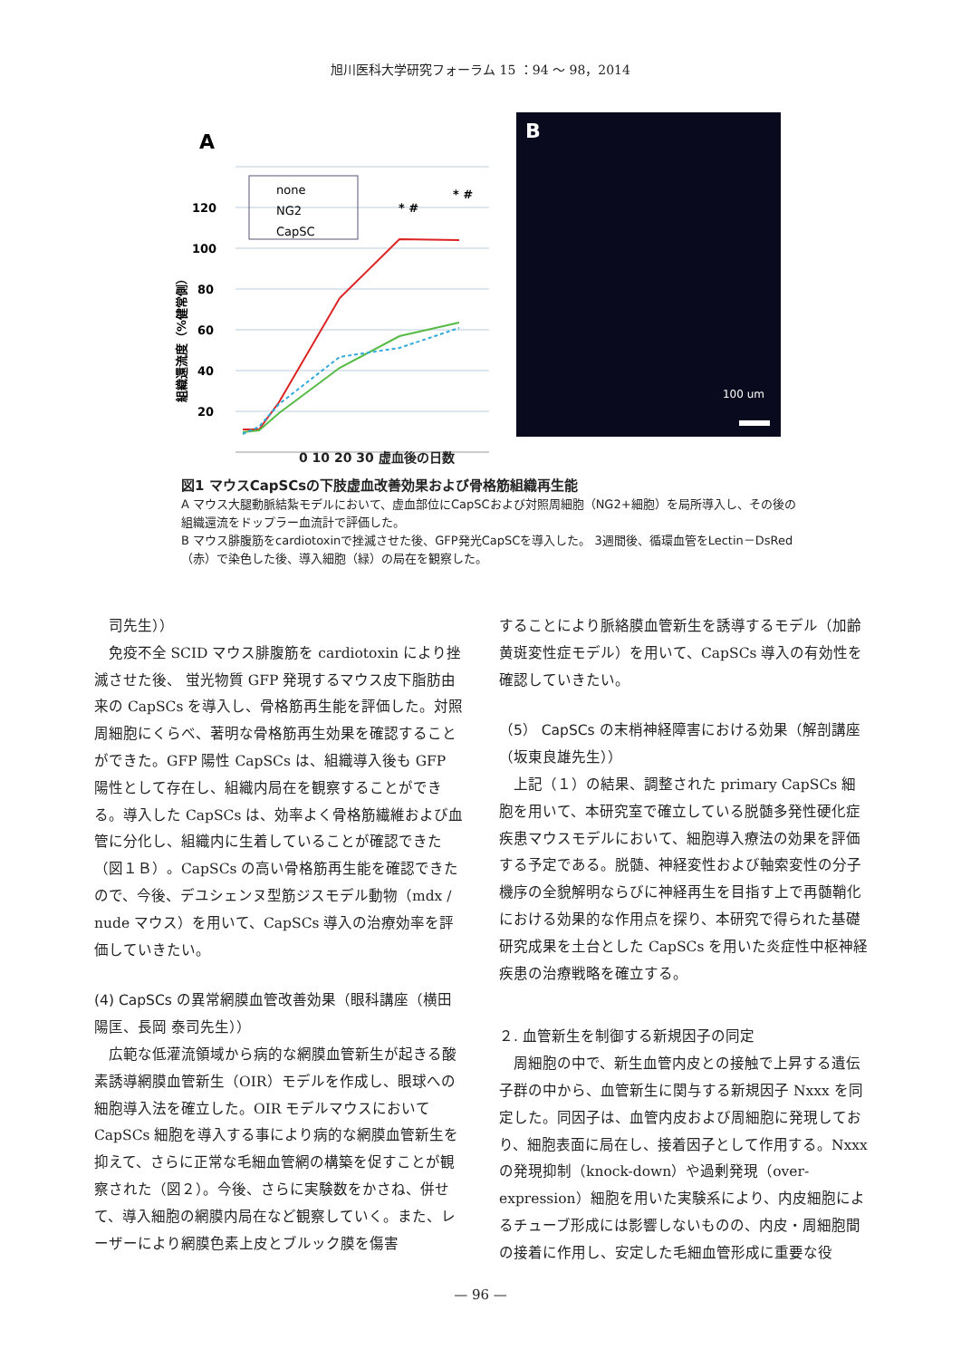旭川医科大学研究フォーラム 15 ：94 ～ 98，2014
A
120
100
80
60
40
20
* #
* #
組織還流度（%健常側）
none
NG2
CapSC
B
100 um
0 10 20 30 虚血後の日数
図1 マウスCapSCsの下肢虚血改善効果および骨格筋組織再生能
A マウス大腿動脈結紮モデルにおいて、虚血部位にCapSCおよび対照周細胞（NG2+細胞）を局所導入し、その後の組織還流をドップラー血流計で評価した。
B マウス腓腹筋をcardiotoxinで挫滅させた後、GFP発光CapSCを導入した。 3週間後、循環血管をLectin－DsRed（赤）で染色した後、導入細胞（緑）の局在を観察した。
司先生））
免疫不全 SCID マウス腓腹筋を cardiotoxin により挫滅させた後、 蛍光物質 GFP 発現するマウス皮下脂肪由来の CapSCs を導入し、骨格筋再生能を評価した。対照周細胞にくらべ、著明な骨格筋再生効果を確認することができた。GFP 陽性 CapSCs は、組織導入後も GFP 陽性として存在し、組織内局在を観察することができる。導入した CapSCs は、効率よく骨格筋繊維および血管に分化し、組織内に生着していることが確認できた（図１Ｂ）。CapSCs の高い骨格筋再生能を確認できたので、今後、デユシェンヌ型筋ジスモデル動物（mdx / nude マウス）を用いて、CapSCs 導入の治療効率を評価していきたい。
(4) CapSCs の異常網膜血管改善効果（眼科講座（横田陽匡、長岡 泰司先生））
広範な低灌流領域から病的な網膜血管新生が起きる酸素誘導網膜血管新生（OIR）モデルを作成し、眼球への細胞導入法を確立した。OIR モデルマウスにおいて CapSCs 細胞を導入する事により病的な網膜血管新生を抑えて、さらに正常な毛細血管網の構築を促すことが観察された（図２）。今後、さらに実験数をかさね、併せて、導入細胞の網膜内局在など観察していく。また、レーザーにより網膜色素上皮とブルック膜を傷害
することにより脈絡膜血管新生を誘導するモデル（加齢黄斑変性症モデル）を用いて、CapSCs 導入の有効性を確認していきたい。
（5） CapSCs の末梢神経障害における効果（解剖講座（坂東良雄先生））
上記（１）の結果、調整された primary CapSCs 細胞を用いて、本研究室で確立している脱髄多発性硬化症疾患マウスモデルにおいて、細胞導入療法の効果を評価する予定である。脱髄、神経変性および軸索変性の分子機序の全貌解明ならびに神経再生を目指す上で再髄鞘化における効果的な作用点を探り、本研究で得られた基礎研究成果を土台とした CapSCs を用いた炎症性中枢神経疾患の治療戦略を確立する。
２. 血管新生を制御する新規因子の同定
周細胞の中で、新生血管内皮との接触で上昇する遺伝子群の中から、血管新生に関与する新規因子 Nxxx を同定した。同因子は、血管内皮および周細胞に発現しており、細胞表面に局在し、接着因子として作用する。Nxxx の発現抑制（knock-down）や過剰発現（over-expression）細胞を用いた実験系により、内皮細胞によるチューブ形成には影響しないものの、内皮・周細胞間の接着に作用し、安定した毛細血管形成に重要な役
— 96 —